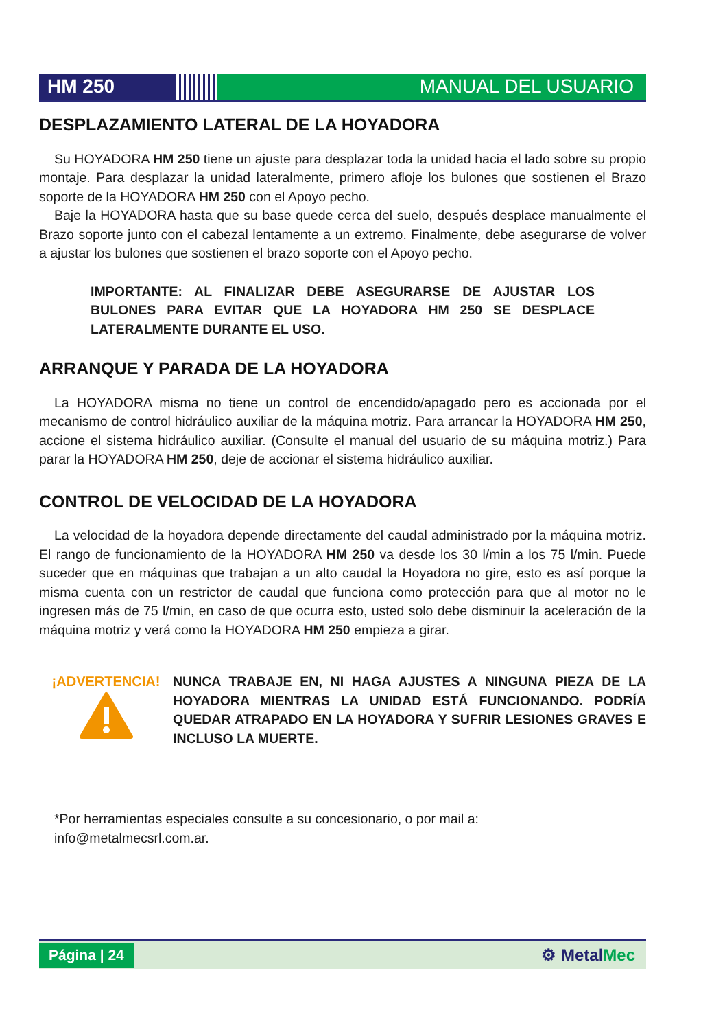HM 250 MANUAL DEL USUARIO
DESPLAZAMIENTO LATERAL DE LA HOYADORA
Su HOYADORA HM 250 tiene un ajuste para desplazar toda la unidad hacia el lado sobre su propio montaje. Para desplazar la unidad lateralmente, primero afloje los bulones que sostienen el Brazo soporte de la HOYADORA HM 250 con el Apoyo pecho.
Baje la HOYADORA hasta que su base quede cerca del suelo, después desplace manualmente el Brazo soporte junto con el cabezal lentamente a un extremo. Finalmente, debe asegurarse de volver a ajustar los bulones que sostienen el brazo soporte con el Apoyo pecho.
IMPORTANTE: AL FINALIZAR DEBE ASEGURARSE DE AJUSTAR LOS BULONES PARA EVITAR QUE LA HOYADORA HM 250 SE DESPLACE LATERALMENTE DURANTE EL USO.
ARRANQUE Y PARADA DE LA HOYADORA
La HOYADORA misma no tiene un control de encendido/apagado pero es accionada por el mecanismo de control hidráulico auxiliar de la máquina motriz. Para arrancar la HOYADORA HM 250, accione el sistema hidráulico auxiliar. (Consulte el manual del usuario de su máquina motriz.) Para parar la HOYADORA HM 250, deje de accionar el sistema hidráulico auxiliar.
CONTROL DE VELOCIDAD DE LA HOYADORA
La velocidad de la hoyadora depende directamente del caudal administrado por la máquina motriz. El rango de funcionamiento de la HOYADORA HM 250 va desde los 30 l/min a los 75 l/min. Puede suceder que en máquinas que trabajan a un alto caudal la Hoyadora no gire, esto es así porque la misma cuenta con un restrictor de caudal que funciona como protección para que al motor no le ingresen más de 75 l/min, en caso de que ocurra esto, usted solo debe disminuir la aceleración de la máquina motriz y verá como la HOYADORA HM 250 empieza a girar.
¡ADVERTENCIA!
NUNCA TRABAJE EN, NI HAGA AJUSTES A NINGUNA PIEZA DE LA HOYADORA MIENTRAS LA UNIDAD ESTÁ FUNCIONANDO. PODRÍA QUEDAR ATRAPADO EN LA HOYADORA Y SUFRIR LESIONES GRAVES E INCLUSO LA MUERTE.
*Por herramientas especiales consulte a su concesionario, o por mail a:
info@metalmecsrl.com.ar.
Página | 24
⚙ MetalMec